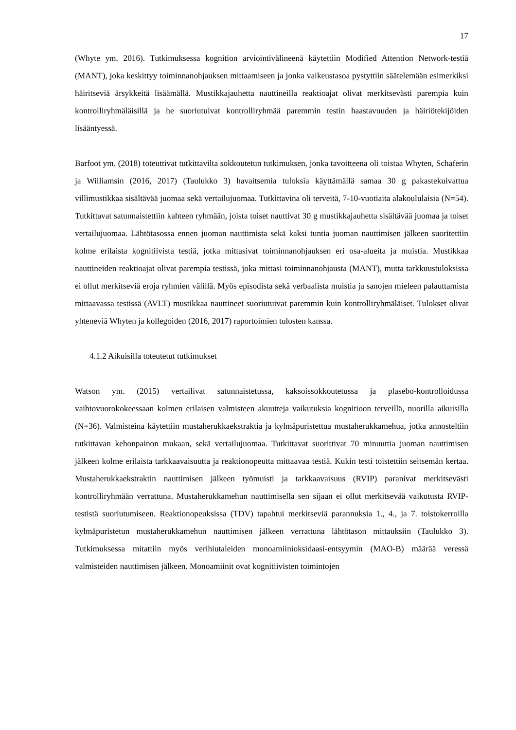17
(Whyte ym. 2016). Tutkimuksessa kognition arviointivälineenä käytettiin Modified Attention Network-testiä (MANT), joka keskittyy toiminnanohjauksen mittaamiseen ja jonka vaikeustasoa pystyttiin säätelemään esimerkiksi häiritseviä ärsykkeitä lisäämällä. Mustikkajauhetta nauttineilla reaktioajat olivat merkitsevästi parempia kuin kontrolliryhmäläisillä ja he suoriutuivat kontrolliryhmää paremmin testin haastavuuden ja häiriötekijöiden lisääntyessä.
Barfoot ym. (2018) toteuttivat tutkittavilta sokkoutetun tutkimuksen, jonka tavoitteena oli toistaa Whyten, Schaferin ja Williamsin (2016, 2017) (Taulukko 3) havaitsemia tuloksia käyttämällä samaa 30 g pakastekuivattua villimustikkaa sisältävää juomaa sekä vertailujuomaa. Tutkittavina oli terveitä, 7-10-vuotiaita alakoululaisia (N=54). Tutkittavat satunnaistettiin kahteen ryhmään, joista toiset nauttivat 30 g mustikkajauhetta sisältävää juomaa ja toiset vertailujuomaa. Lähtötasossa ennen juoman nauttimista sekä kaksi tuntia juoman nauttimisen jälkeen suoritettiin kolme erilaista kognitiivista testiä, jotka mittasivat toiminnanohjauksen eri osa-alueita ja muistia. Mustikkaa nauttineiden reaktioajat olivat parempia testissä, joka mittasi toiminnanohjausta (MANT), mutta tarkkuustuloksissa ei ollut merkitseviä eroja ryhmien välillä. Myös episodista sekä verbaalista muistia ja sanojen mieleen palauttamista mittaavassa testissä (AVLT) mustikkaa nauttineet suoriutuivat paremmin kuin kontrolliryhmäläiset. Tulokset olivat yhteneviä Whyten ja kollegoiden (2016, 2017) raportoimien tulosten kanssa.
4.1.2 Aikuisilla toteutetut tutkimukset
Watson ym. (2015) vertailivat satunnaistetussa, kaksoissokkoutetussa ja plasebo-kontrolloidussa vaihtovuorokokeessaan kolmen erilaisen valmisteen akuutteja vaikutuksia kognitioon terveillä, nuorilla aikuisilla (N=36). Valmisteina käytettiin mustaherukkaekstraktia ja kylmäpuristettua mustaherukkamehua, jotka annosteltiin tutkittavan kehonpainon mukaan, sekä vertailujuomaa. Tutkittavat suorittivat 70 minuuttia juoman nauttimisen jälkeen kolme erilaista tarkkaavaisuutta ja reaktionopeutta mittaavaa testiä. Kukin testi toistettiin seitsemän kertaa. Mustaherukkaekstraktin nauttimisen jälkeen työmuisti ja tarkkaavaisuus (RVIP) paranivat merkitsevästi kontrolliryhmään verrattuna. Mustaherukkamehun nauttimisella sen sijaan ei ollut merkitsevää vaikutusta RVIP-testistä suoriutumiseen. Reaktionopeuksissa (TDV) tapahtui merkitseviä parannuksia 1., 4., ja 7. toistokerroilla kylmäpuristetun mustaherukkamehun nauttimisen jälkeen verrattuna lähtötason mittauksiin (Taulukko 3). Tutkimuksessa mitattiin myös verihiutaleiden monoamiinioksidaasi-entsyymin (MAO-B) määrää veressä valmisteiden nauttimisen jälkeen. Monoamiinit ovat kognitiivisten toimintojen